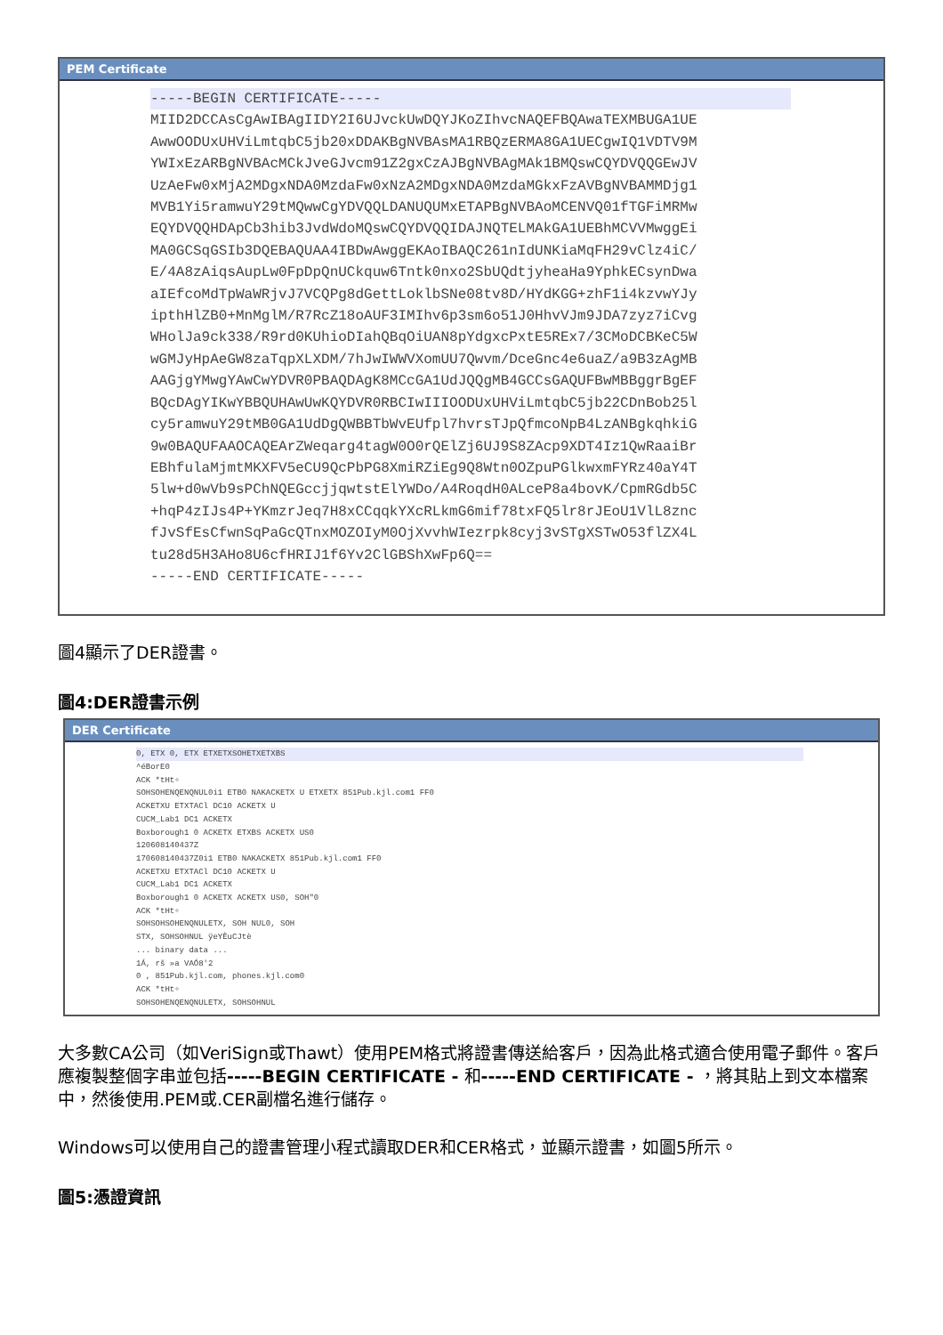PEM Certificate
-----BEGIN CERTIFICATE-----
MIID2DCCAsCgAwIBAgIIDY2I6UJvckUwDQYJKoZIhvcNAQEFBQAwaTEXMBUGA1UE
AwwOODUxUHViLmtqbC5jb20xDDAKBgNVBAsMA1RBQzERMA8GA1UECgwIQ1VDTV9M
YWIxEzARBgNVBAcMCkJveGJvcm91Z2gxCzAJBgNVBAgMAk1BMQswCQYDVQQGEwJV
UzAeFw0xMjA2MDgxNDA0MzdaFw0xNzA2MDgxNDA0MzdaMGkxFzAVBgNVBAMMDjg1
MVB1Yi5ramwuY29tMQwwCgYDVQQLDANUQUMxETAPBgNVBAoMCENVQ01fTGFiMRMw
EQYDVQQHDApCb3hib3JvdWdoMQswCQYDVQQIDAJNQTELMAkGA1UEBhMCVVMwggEi
MA0GCSqGSIb3DQEBAQUAA4IBDwAwggEKAoIBAQC261nIdUNKiaMqFH29vClz4iC/
E/4A8zAiqsAupLw0FpDpQnUCkquw6Tntk0nxo2SbUQdtjyheaHa9YphkECsynDwa
aIEfcoMdTpWaWRjvJ7VCQPg8dGettLoklbSNe08tv8D/HYdKGG+zhF1i4kzvwYJy
ipthHlZB0+MnMglM/R7RcZ18oAUF3IMIhv6p3sm6o51J0HhvVJm9JDA7zyz7iCvg
WHolJa9ck338/R9rd0KUhioDIahQBqOiUAN8pYdgxcPxtE5REx7/3CMoDCBKeC5W
wGMJyHpAeGW8zaTqpXLXDM/7hJwIWWVXomUU7Qwvm/DceGnc4e6uaZ/a9B3zAgMB
AAGjgYMwgYAwCwYDVR0PBAQDAgK8MCcGA1UdJQQgMB4GCCsGAQUFBwMBBggrBgEF
BQcDAgYIKwYBBQUHAwUwKQYDVR0RBCIwIIIOODUxUHViLmtqbC5jb22CDnBob25l
cy5ramwuY29tMB0GA1UdDgQWBBTbWvEUfpl7hvrsTJpQfmcoNpB4LzANBgkqhkiG
9w0BAQUFAAOCAQEArZWeqarg4tagW0O0rQElZj6UJ9S8ZAcp9XDT4Iz1QwRaaiBr
EBhfulaMjmtMKXFV5eCU9QcPbPG8XmiRZiEg9Q8Wtn0OZpuPGlkwxmFYRz40aY4T
5lw+d0wVb9sPChNQEGccjjqwtstElYWDo/A4RoqdH0ALceP8a4bovK/CpmRGdb5C
+hqP4zIJs4P+YKmzrJeq7H8xCCqqkYXcRLkmG6mif78txFQ5lr8rJEoU1VlL8znc
fJvSfEsCfwnSqPaGcQTnxMOZOIyM0OjXvvhWIezrpk8cyj3vSTgXSTwO53flZX4L
tu28d5H3AHo8U6cfHRIJ1f6Yv2ClGBShXwFp6Q==
-----END CERTIFICATE-----
圖4顯示了DER證書。
圖4:DER證書示例
DER Certificate
0, ETX 0, ETX ETXETXSOHETXETXBS
^éBorE0
ACK *tHt÷
SOHSOHENQENQNUL0i1 ETB0 NAKACKETX U ETXETX 851Pub.kjl.com1 FF0
ACKETXU ETXTACl DC10 ACKETX U
CUCM_Lab1 DC1 ACKETX
Boxborough1 0 ACKETX ETXBS ACKETX US0
120608140437Z
170608140437Z0i1 ETB0 NAKACKETX 851Pub.kjl.com1 FF0
ACKETXU ETXTACl DC10 ACKETX U
CUCM_Lab1 DC1 ACKETX
Boxborough1 0 ACKETX ACKETX US0, SOH"0
ACK *tHt÷
SOHSOHSOHENQNULETX, SOH NUL0, SOH
STX, SOHSOHNUL ÿeYÈuCJtè
... binary data ...
1Á, rš »a VAÓ8'2
0 , 851Pub.kjl.com, phones.kjl.com0
ACK *tHt÷
SOHSOHENQENQNULETX, SOHSOHNUL
大多數CA公司（如VeriSign或Thawt）使用PEM格式將證書傳送給客戶，因為此格式適合使用電子郵件。客戶應複製整個字串並包括-----BEGIN CERTIFICATE - 和-----END CERTIFICATE - ，將其貼上到文本檔案中，然後使用.PEM或.CER副檔名進行儲存。
Windows可以使用自己的證書管理小程式讀取DER和CER格式，並顯示證書，如圖5所示。
圖5:憑證資訊